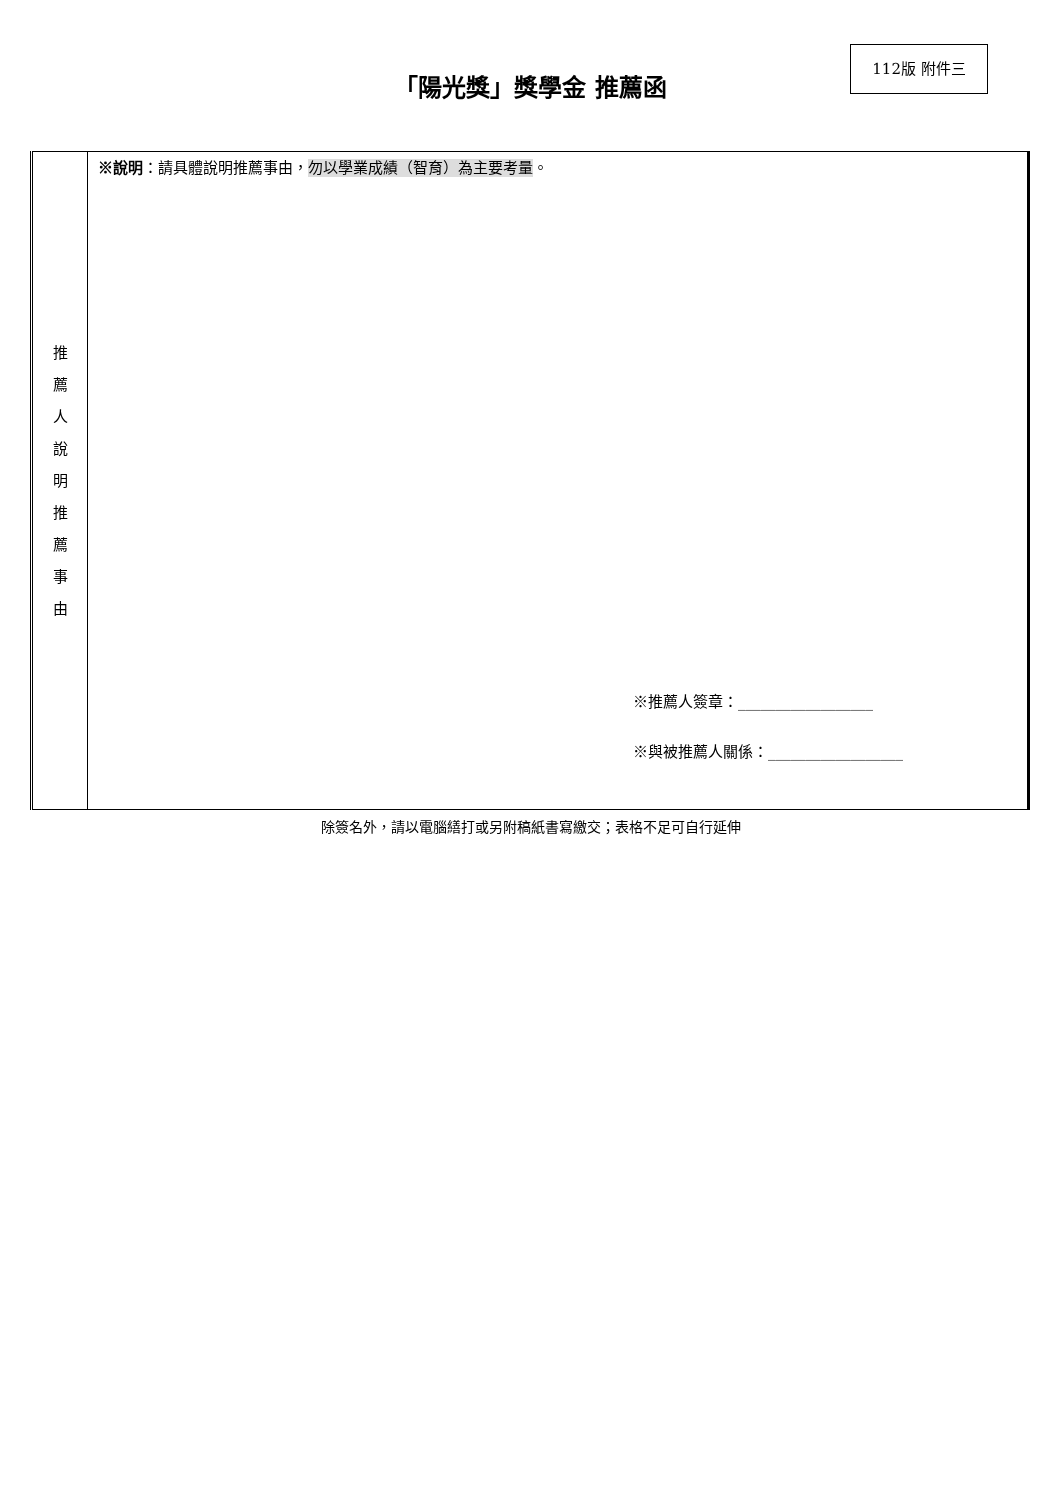112版 附件三
「陽光獎」獎學金 推薦函
| 推 薦 人 說 明 推 薦 事 由 | ※說明 ：請具體說明推薦事由， 勿以學業成績（智育）為主要考量 。 ※推薦人簽章：__________________ ※與被推薦人關係：__________________ |
除簽名外，請以電腦繕打或另附稿紙書寫繳交；表格不足可自行延伸